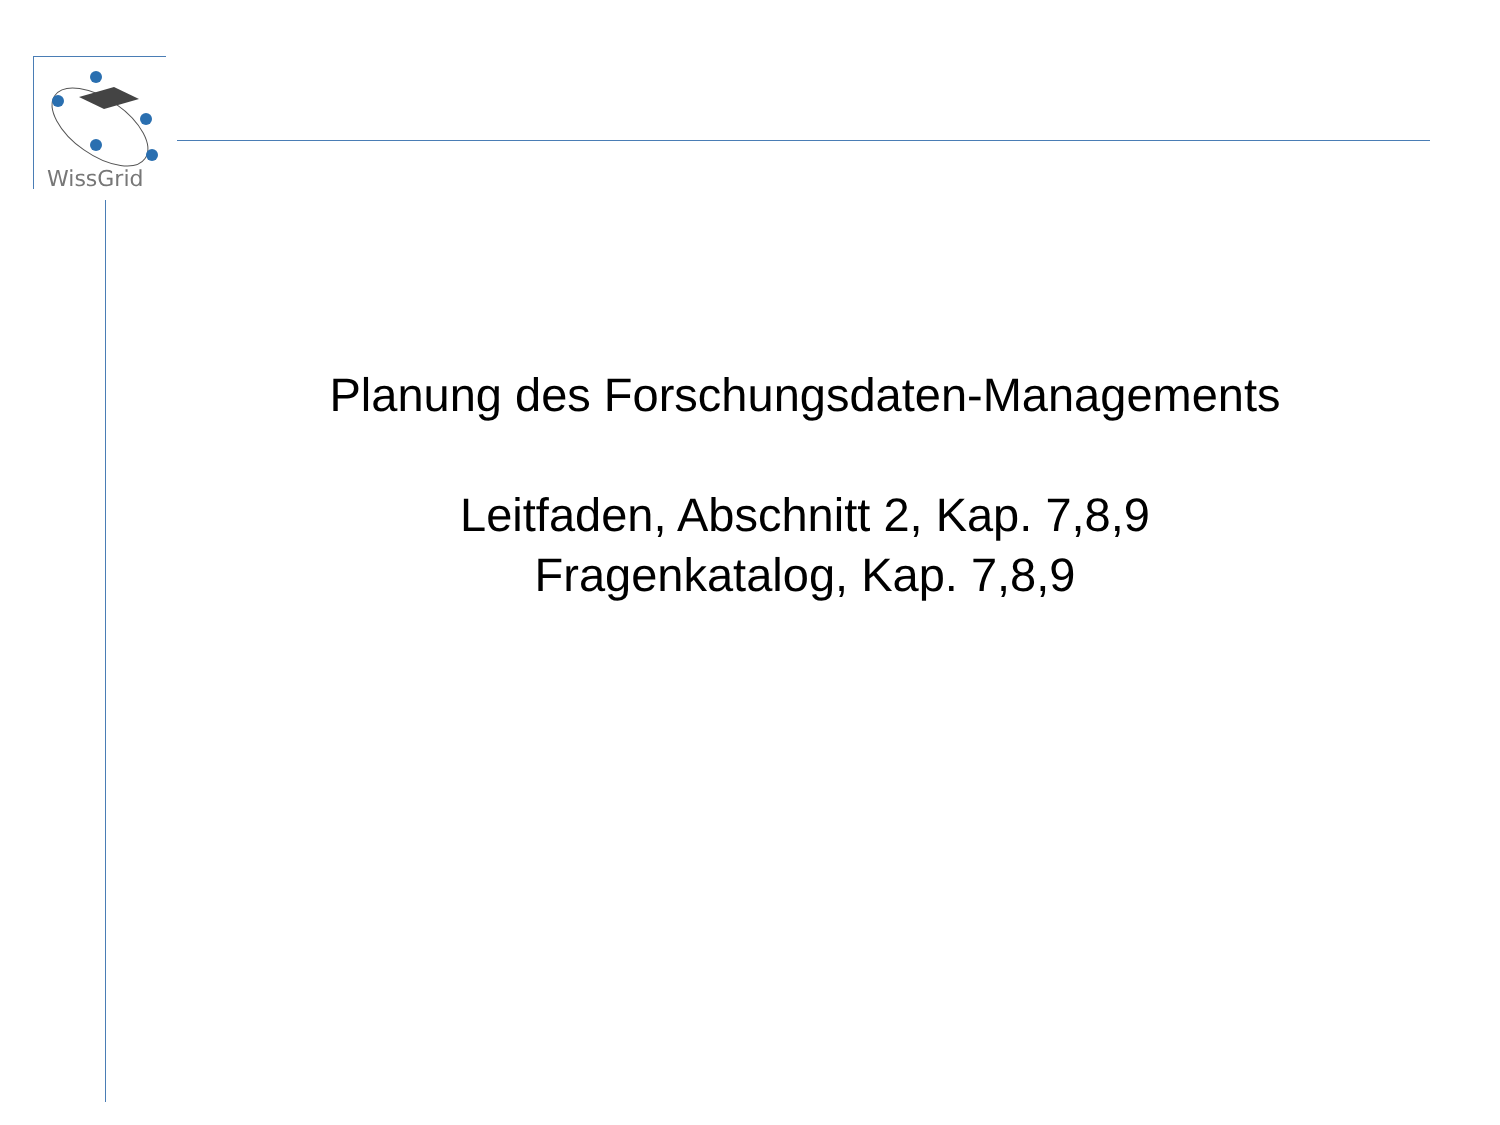WissGrid
Planung des Forschungsdaten-Managements
Leitfaden, Abschnitt 2, Kap. 7,8,9
Fragenkatalog, Kap. 7,8,9